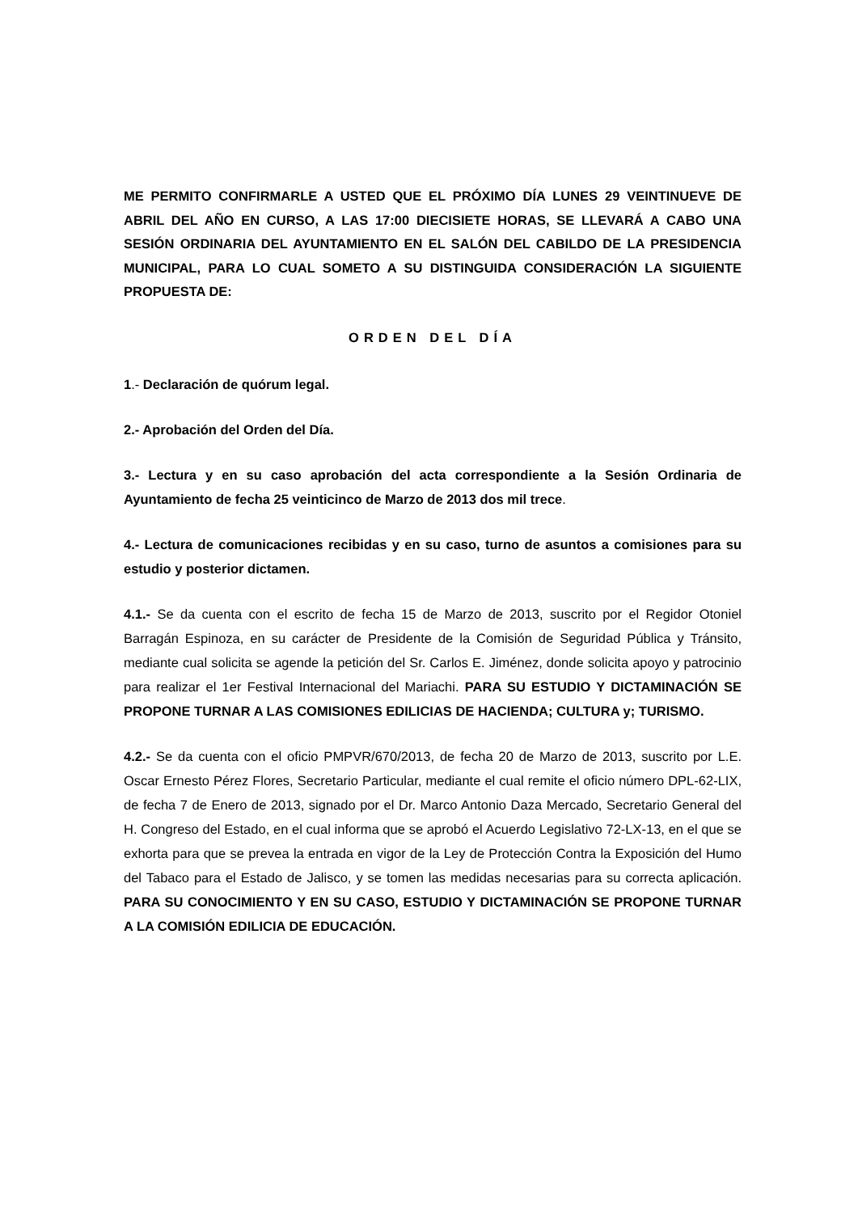ME PERMITO CONFIRMARLE A USTED QUE EL PRÓXIMO DÍA LUNES 29 VEINTINUEVE DE ABRIL DEL AÑO EN CURSO, A LAS 17:00 DIECISIETE HORAS, SE LLEVARÁ A CABO UNA SESIÓN ORDINARIA DEL AYUNTAMIENTO EN EL SALÓN DEL CABILDO DE LA PRESIDENCIA MUNICIPAL, PARA LO CUAL SOMETO A SU DISTINGUIDA CONSIDERACIÓN LA SIGUIENTE PROPUESTA DE:
ORDEN DEL DÍA
1.- Declaración de quórum legal.
2.- Aprobación del Orden del Día.
3.- Lectura y en su caso aprobación del acta correspondiente a la Sesión Ordinaria de Ayuntamiento de fecha 25 veinticinco de Marzo de 2013 dos mil trece.
4.- Lectura de comunicaciones recibidas y en su caso, turno de asuntos a comisiones para su estudio y posterior dictamen.
4.1.- Se da cuenta con el escrito de fecha 15 de Marzo de 2013, suscrito por el Regidor Otoniel Barragán Espinoza, en su carácter de Presidente de la Comisión de Seguridad Pública y Tránsito, mediante cual solicita se agende la petición del Sr. Carlos E. Jiménez, donde solicita apoyo y patrocinio para realizar el 1er Festival Internacional del Mariachi. PARA SU ESTUDIO Y DICTAMINACIÓN SE PROPONE TURNAR A LAS COMISIONES EDILICIAS DE HACIENDA; CULTURA y; TURISMO.
4.2.- Se da cuenta con el oficio PMPVR/670/2013, de fecha 20 de Marzo de 2013, suscrito por L.E. Oscar Ernesto Pérez Flores, Secretario Particular, mediante el cual remite el oficio número DPL-62-LIX, de fecha 7 de Enero de 2013, signado por el Dr. Marco Antonio Daza Mercado, Secretario General del H. Congreso del Estado, en el cual informa que se aprobó el Acuerdo Legislativo 72-LX-13, en el que se exhorta para que se prevea la entrada en vigor de la Ley de Protección Contra la Exposición del Humo del Tabaco para el Estado de Jalisco, y se tomen las medidas necesarias para su correcta aplicación. PARA SU CONOCIMIENTO Y EN SU CASO, ESTUDIO Y DICTAMINACIÓN SE PROPONE TURNAR A LA COMISIÓN EDILICIA DE EDUCACIÓN.